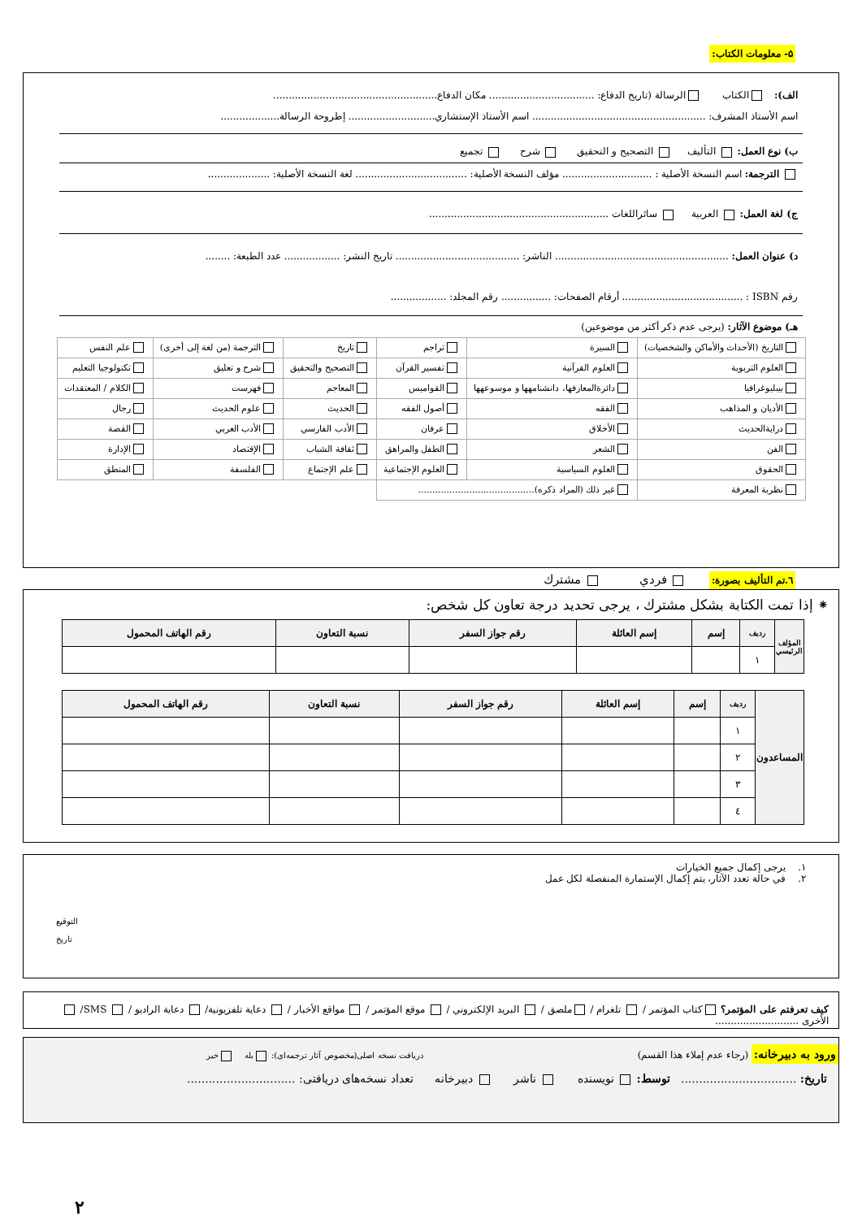۵- معلومات الكتاب:
الف): الكتاب الرسالة (تاريخ الدفاع: .................................. مكان الدفاع.....................................................
اسم الأستاذ المشرف: ........................................................ اسم الأستاذ الإستشاري............................ إطروحة الرسالة...................
ب) نوع العمل: التأليف التصحيح و التحقيق شرح تجميع
الترجمة: اسم النسخة الأصلية : ............................. مؤلف النسخة الأصلية: .................................... لغة النسخة الأصلية: ....................
ج) لغة العمل: العربية سائراللغات ..........................................................
د) عنوان العمل: ........................................................ الناشر: ........................................ تاريخ النشر: .................. عدد الطبعة: ........
رقم ISBN : ....................................... أرقام الصفحات: ................ رقم المجلد: ..................
هـ) موضوع الآثار: (يرجى عدم ذكر أكثر من موضوعين)
| التاريخ (الأحداث والأماكن والشخصيات) | السيرة | تراجم | تاريخ | الترجمة (من لغة إلى أخرى) | علم النفس |
| العلوم التربوية | العلوم القرآنية | تفسير القرآن | التصحيح والتحقيق | شرح و تعليق | تكنولوجيا التعليم |
| بيبليوغرافيا | دائرةالمعارفها، دانشنامهها و موسوعهها | القواميس | المعاجم | فهرست | الكلام / المعتقدات |
| الأديان و المذاهب | الفقه | أصول الفقه | الحديث | علوم الحديث | رجال |
| درايةالحديث | الأخلاق | عرفان | الأدب الفارسي | الأدب العربي | القصة |
| الفن | الشعر | الطفل والمراهق | ثقافة الشباب | الإقتصاد | الإدارة |
| الحقوق | العلوم السياسية | العلوم الإجتماعية | علم الإجتماع | الفلسفة | المنطق |
| نظرية المعرفة | غير ذلك (المراد ذكره)......................................... | | | | |
٦.تم التأليف بصورة: فردي مشترك
⁕ إذا تمت الكتابة بشكل مشترك ، يرجى تحديد درجة تعاون كل شخص:
| المؤلف الرئيسي | رديف | إسم | إسم العائلة | رقم جواز السفر | نسبة التعاون | رقم الهاتف المحمول |
| --- | --- | --- | --- | --- | --- | --- |
| | ١ | | | | | |
| المساعدون | رديف | إسم | إسم العائلة | رقم جواز السفر | نسبة التعاون | رقم الهاتف المحمول |
| --- | --- | --- | --- | --- | --- | --- |
| | ١ | | | | | |
| | ٢ | | | | | |
| | ٣ | | | | | |
| | ٤ | | | | | |
١. يرجى إكمال جميع الخيارات
٢. في حالة تعدد الآثار، يتم إكمال الإستمارة المنفصلة لكل عمل
التوقيع
تاريخ
كيف تعرفتم على المؤتمر؟ كتاب المؤتمر / تلغرام / ملصق / البريد الإلكتروني / موقع المؤتمر / مواقع الأخبار / دعاية تلفزيونية/ دعاية الراديو / SMS/ الأخرى ...........................
ورود به دبیرخانه: (رجاء عدم إملاء هذا القسم) دریافت نسخه اصلی(مخصوص آثار ترجمه‌ای): بله خیر
تاريخ: ................................ توسط: نویسنده ناشر دبیرخانه تعداد نسخه‌های دریافتی: ..............................
٢